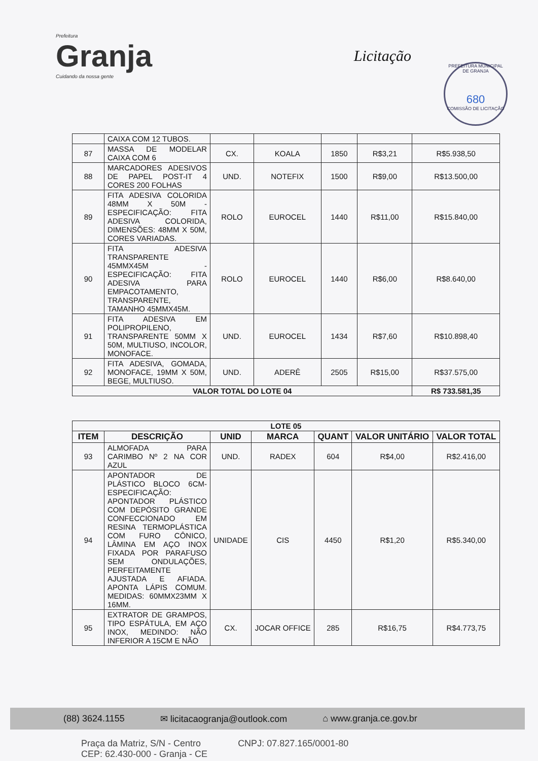Prefeitura
Granja
Cuidando da nossa gente
Licitação
PREFEITURA MUNICIPAL DE GRANJA
680
COMISSÃO DE LICITAÇÃO
| | CAIXA COM 12 TUBOS. | | | | | |
| 87 | MASSA DE MODELAR CAIXA COM 6 | CX. | KOALA | 1850 | R$3,21 | R$5.938,50 |
| 88 | MARCADORES ADESIVOS DE PAPEL POST-IT 4 CORES 200 FOLHAS | UND. | NOTEFIX | 1500 | R$9,00 | R$13.500,00 |
| 89 | FITA ADESIVA COLORIDA 48MM X 50M - ESPECIFICAÇÃO: FITA ADESIVA COLORIDA, DIMENSÕES: 48MM X 50M, CORES VARIADAS. | ROLO | EUROCEL | 1440 | R$11,00 | R$15.840,00 |
| 90 | FITA ADESIVA TRANSPARENTE 45MMX45M - ESPECIFICAÇÃO: FITA ADESIVA PARA EMPACOTAMENTO, TRANSPARENTE, TAMANHO 45MMX45M. | ROLO | EUROCEL | 1440 | R$6,00 | R$8.640,00 |
| 91 | FITA ADESIVA EM POLIPROPILENO, TRANSPARENTE 50MM X 50M, MULTIUSO, INCOLOR, MONOFACE. | UND. | EUROCEL | 1434 | R$7,60 | R$10.898,40 |
| 92 | FITA ADESIVA, GOMADA, MONOFACE, 19MM X 50M, BEGE, MULTIUSO. | UND. | ADERÊ | 2505 | R$15,00 | R$37.575,00 |
| VALOR TOTAL DO LOTE 04 | | | | | | R$ 733.581,35 |
| LOTE 05 | | | | | | |
| ITEM | DESCRIÇÃO | UNID | MARCA | QUANT | VALOR UNITÁRIO | VALOR TOTAL |
| 93 | ALMOFADA PARA CARIMBO Nº 2 NA COR AZUL | UND. | RADEX | 604 | R$4,00 | R$2.416,00 |
| 94 | APONTADOR DE PLÁSTICO BLOCO 6CM- ESPECIFICAÇÃO: APONTADOR PLÁSTICO COM DEPÓSITO GRANDE CONFECCIONADO EM RESINA TERMOPLÁSTICA COM FURO CÔNICO, LÂMINA EM AÇO INOX FIXADA POR PARAFUSO SEM ONDULAÇÕES, PERFEITAMENTE AJUSTADA E AFIADA. APONTA LÁPIS COMUM. MEDIDAS: 60MMX23MM X 16MM. | UNIDADE | CIS | 4450 | R$1,20 | R$5.340,00 |
| 95 | EXTRATOR DE GRAMPOS, TIPO ESPÁTULA, EM AÇO INOX, MEDINDO: NÃO INFERIOR A 15CM E NÃO | CX. | JOCAR OFFICE | 285 | R$16,75 | R$4.773,75 |
(88) 3624.1155 ✉ licitacaogranja@outlook.com ⌂ www.granja.ce.gov.br
Praça da Matriz, S/N - Centro
CEP: 62.430-000 - Granja - CE CNPJ: 07.827.165/0001-80